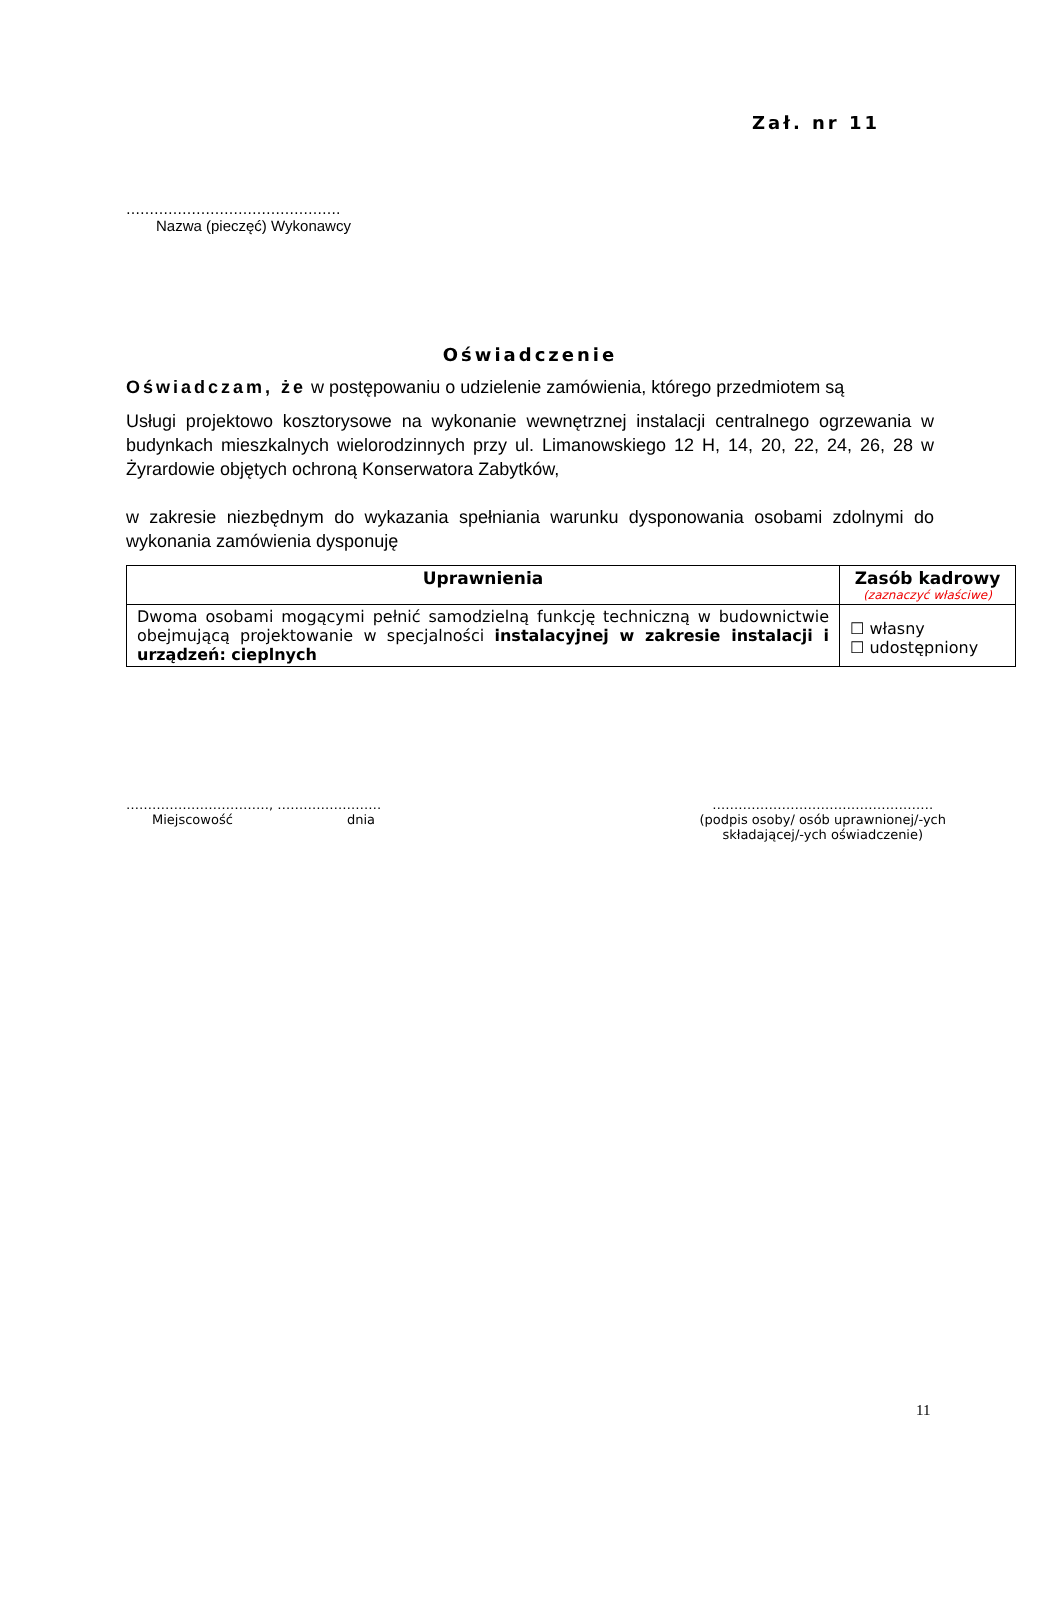Zał. nr 11
……………………………………….
Nazwa (pieczęć) Wykonawcy
Oświadczenie
Oświadczam, że w postępowaniu o udzielenie zamówienia, którego przedmiotem są
Usługi projektowo kosztorysowe na wykonanie wewnętrznej instalacji centralnego ogrzewania w budynkach mieszkalnych wielorodzinnych przy ul. Limanowskiego 12 H, 14, 20, 22, 24, 26, 28 w Żyrardowie objętych ochroną Konserwatora Zabytków,
w zakresie niezbędnym do wykazania spełniania warunku dysponowania osobami zdolnymi do wykonania zamówienia dysponuję
| Uprawnienia | Zasób kadrowy (zaznaczyć właściwe) |
| --- | --- |
| Dwoma osobami mogącymi pełnić samodzielną funkcję techniczną w budownictwie obejmującą projektowanie w specjalności instalacyjnej w zakresie instalacji i urządzeń: cieplnych | ☐ własny ☐ udostępniony |
……………………………, ……………………
Miejscowość dnia
……………………………………………
(podpis osoby/ osób uprawnionej/-ych
składającej/-ych oświadczenie)
11